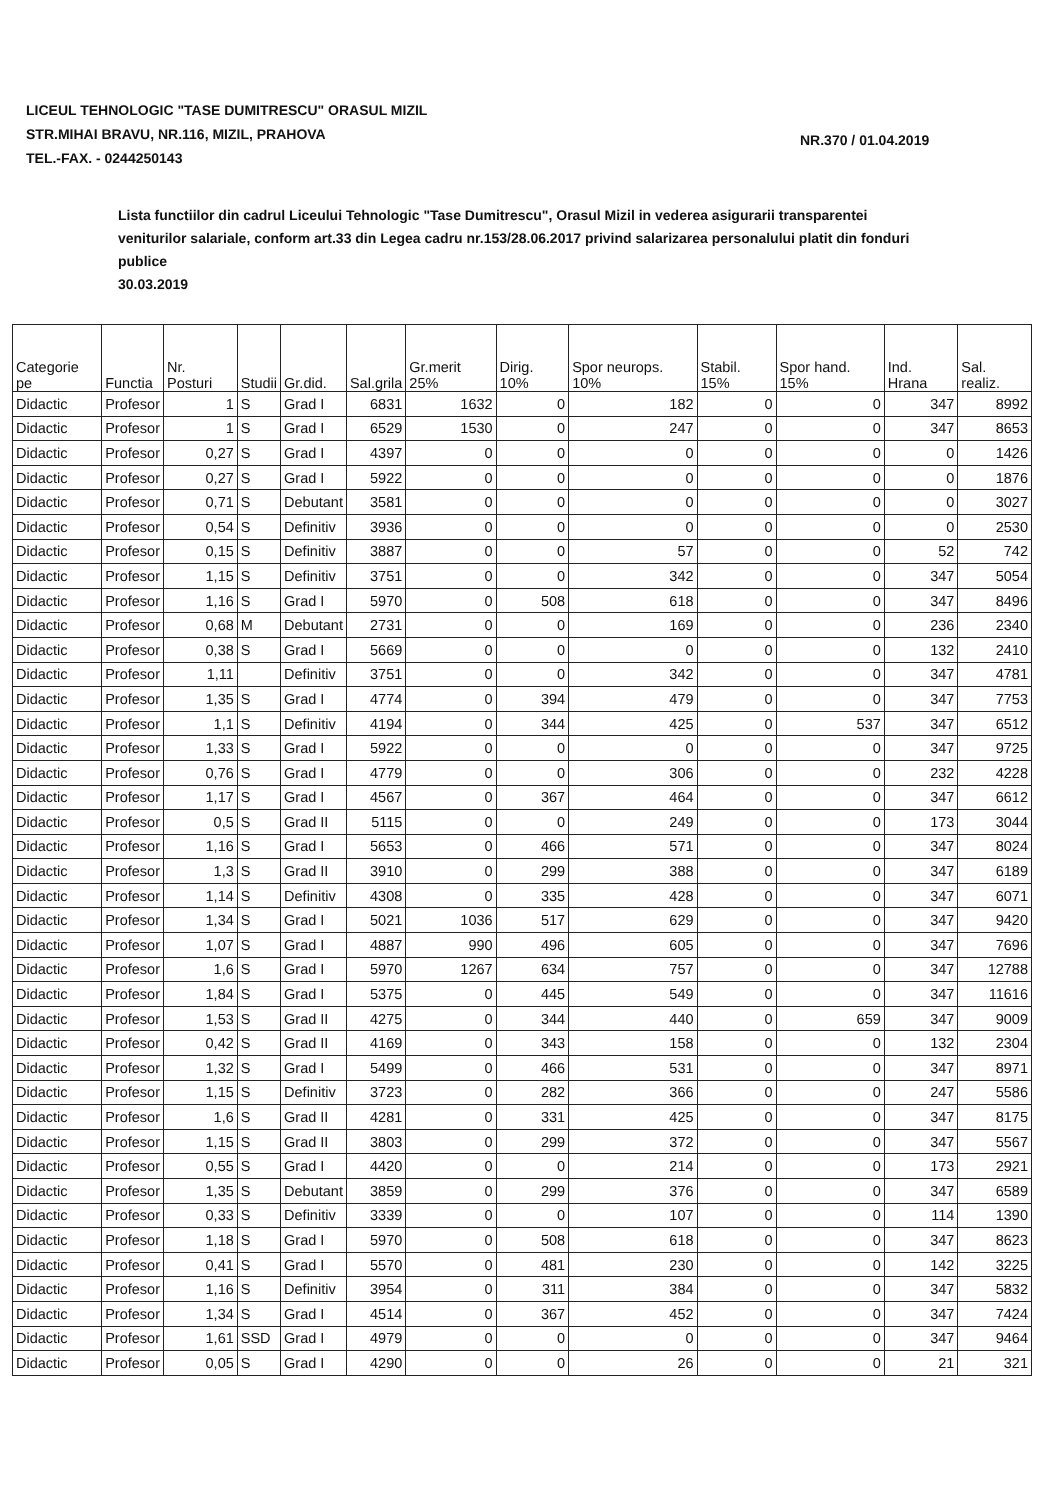LICEUL TEHNOLOGIC "TASE DUMITRESCU" ORASUL MIZIL
STR.MIHAI BRAVU, NR.116, MIZIL, PRAHOVA
TEL.-FAX. - 0244250143
NR.370 / 01.04.2019
Lista functiilor din cadrul Liceului Tehnologic "Tase Dumitrescu", Orasul Mizil in vederea asigurarii transparentei veniturilor salariale, conform art.33 din Legea cadru nr.153/28.06.2017 privind salarizarea personalului platit din fonduri publice
30.03.2019
| Categorie pe | Functia | Nr. Posturi | Studii | Gr.did. | Sal.grila | Gr.merit 25% | Dirig. 10% | Spor neurops. 10% | Stabil. 15% | Spor hand. 15% | Ind. Hrana | Sal. realiz. |
| --- | --- | --- | --- | --- | --- | --- | --- | --- | --- | --- | --- | --- |
| Didactic | Profesor | 1 | S | Grad I | 6831 | 1632 | 0 | 182 | 0 | 0 | 347 | 8992 |
| Didactic | Profesor | 1 | S | Grad I | 6529 | 1530 | 0 | 247 | 0 | 0 | 347 | 8653 |
| Didactic | Profesor | 0,27 | S | Grad I | 4397 | 0 | 0 | 0 | 0 | 0 | 0 | 1426 |
| Didactic | Profesor | 0,27 | S | Grad I | 5922 | 0 | 0 | 0 | 0 | 0 | 0 | 1876 |
| Didactic | Profesor | 0,71 | S | Debutant | 3581 | 0 | 0 | 0 | 0 | 0 | 0 | 3027 |
| Didactic | Profesor | 0,54 | S | Definitiv | 3936 | 0 | 0 | 0 | 0 | 0 | 0 | 2530 |
| Didactic | Profesor | 0,15 | S | Definitiv | 3887 | 0 | 0 | 57 | 0 | 0 | 52 | 742 |
| Didactic | Profesor | 1,15 | S | Definitiv | 3751 | 0 | 0 | 342 | 0 | 0 | 347 | 5054 |
| Didactic | Profesor | 1,16 | S | Grad I | 5970 | 0 | 508 | 618 | 0 | 0 | 347 | 8496 |
| Didactic | Profesor | 0,68 | M | Debutant | 2731 | 0 | 0 | 169 | 0 | 0 | 236 | 2340 |
| Didactic | Profesor | 0,38 | S | Grad I | 5669 | 0 | 0 | 0 | 0 | 0 | 132 | 2410 |
| Didactic | Profesor | 1,11 | | Definitiv | 3751 | 0 | 0 | 342 | 0 | 0 | 347 | 4781 |
| Didactic | Profesor | 1,35 | S | Grad I | 4774 | 0 | 394 | 479 | 0 | 0 | 347 | 7753 |
| Didactic | Profesor | 1,1 | S | Definitiv | 4194 | 0 | 344 | 425 | 0 | 537 | 347 | 6512 |
| Didactic | Profesor | 1,33 | S | Grad I | 5922 | 0 | 0 | 0 | 0 | 0 | 347 | 9725 |
| Didactic | Profesor | 0,76 | S | Grad I | 4779 | 0 | 0 | 306 | 0 | 0 | 232 | 4228 |
| Didactic | Profesor | 1,17 | S | Grad I | 4567 | 0 | 367 | 464 | 0 | 0 | 347 | 6612 |
| Didactic | Profesor | 0,5 | S | Grad II | 5115 | 0 | 0 | 249 | 0 | 0 | 173 | 3044 |
| Didactic | Profesor | 1,16 | S | Grad I | 5653 | 0 | 466 | 571 | 0 | 0 | 347 | 8024 |
| Didactic | Profesor | 1,3 | S | Grad II | 3910 | 0 | 299 | 388 | 0 | 0 | 347 | 6189 |
| Didactic | Profesor | 1,14 | S | Definitiv | 4308 | 0 | 335 | 428 | 0 | 0 | 347 | 6071 |
| Didactic | Profesor | 1,34 | S | Grad I | 5021 | 1036 | 517 | 629 | 0 | 0 | 347 | 9420 |
| Didactic | Profesor | 1,07 | S | Grad I | 4887 | 990 | 496 | 605 | 0 | 0 | 347 | 7696 |
| Didactic | Profesor | 1,6 | S | Grad I | 5970 | 1267 | 634 | 757 | 0 | 0 | 347 | 12788 |
| Didactic | Profesor | 1,84 | S | Grad I | 5375 | 0 | 445 | 549 | 0 | 0 | 347 | 11616 |
| Didactic | Profesor | 1,53 | S | Grad II | 4275 | 0 | 344 | 440 | 0 | 659 | 347 | 9009 |
| Didactic | Profesor | 0,42 | S | Grad II | 4169 | 0 | 343 | 158 | 0 | 0 | 132 | 2304 |
| Didactic | Profesor | 1,32 | S | Grad I | 5499 | 0 | 466 | 531 | 0 | 0 | 347 | 8971 |
| Didactic | Profesor | 1,15 | S | Definitiv | 3723 | 0 | 282 | 366 | 0 | 0 | 247 | 5586 |
| Didactic | Profesor | 1,6 | S | Grad II | 4281 | 0 | 331 | 425 | 0 | 0 | 347 | 8175 |
| Didactic | Profesor | 1,15 | S | Grad II | 3803 | 0 | 299 | 372 | 0 | 0 | 347 | 5567 |
| Didactic | Profesor | 0,55 | S | Grad I | 4420 | 0 | 0 | 214 | 0 | 0 | 173 | 2921 |
| Didactic | Profesor | 1,35 | S | Debutant | 3859 | 0 | 299 | 376 | 0 | 0 | 347 | 6589 |
| Didactic | Profesor | 0,33 | S | Definitiv | 3339 | 0 | 0 | 107 | 0 | 0 | 114 | 1390 |
| Didactic | Profesor | 1,18 | S | Grad I | 5970 | 0 | 508 | 618 | 0 | 0 | 347 | 8623 |
| Didactic | Profesor | 0,41 | S | Grad I | 5570 | 0 | 481 | 230 | 0 | 0 | 142 | 3225 |
| Didactic | Profesor | 1,16 | S | Definitiv | 3954 | 0 | 311 | 384 | 0 | 0 | 347 | 5832 |
| Didactic | Profesor | 1,34 | S | Grad I | 4514 | 0 | 367 | 452 | 0 | 0 | 347 | 7424 |
| Didactic | Profesor | 1,61 | SSD | Grad I | 4979 | 0 | 0 | 0 | 0 | 0 | 347 | 9464 |
| Didactic | Profesor | 0,05 | S | Grad I | 4290 | 0 | 0 | 26 | 0 | 0 | 21 | 321 |